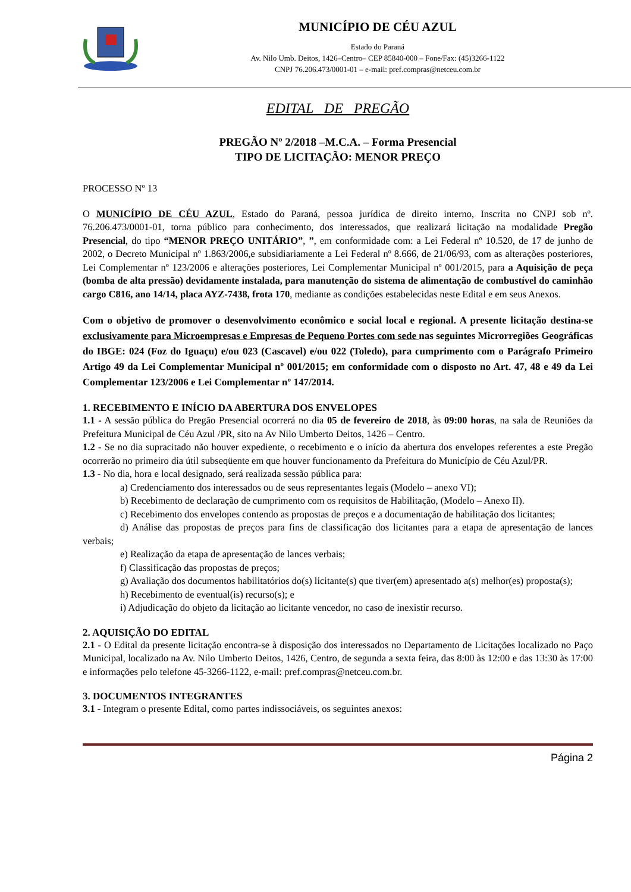MUNICÍPIO DE CÉU AZUL
Estado do Paraná
Av. Nilo Umb. Deitos, 1426–Centro– CEP 85840-000 – Fone/Fax: (45)3266-1122
CNPJ 76.206.473/0001-01 – e-mail: pref.compras@netceu.com.br
EDITAL DE PREGÃO
PREGÃO Nº 2/2018 –M.C.A. – Forma Presencial
TIPO DE LICITAÇÃO: MENOR PREÇO
PROCESSO Nº 13
O MUNICÍPIO DE CÉU AZUL, Estado do Paraná, pessoa jurídica de direito interno, Inscrita no CNPJ sob nº. 76.206.473/0001-01, torna público para conhecimento, dos interessados, que realizará licitação na modalidade Pregão Presencial, do tipo “MENOR PREÇO UNITÁRIO”, ”, em conformidade com: a Lei Federal nº 10.520, de 17 de junho de 2002, o Decreto Municipal nº 1.863/2006,e subsidiariamente a Lei Federal nº 8.666, de 21/06/93, com as alterações posteriores, Lei Complementar nº 123/2006 e alterações posteriores, Lei Complementar Municipal nº 001/2015, para a Aquisição de peça (bomba de alta pressão) devidamente instalada, para manutenção do sistema de alimentação de combustível do caminhão cargo C816, ano 14/14, placa AYZ-7438, frota 170, mediante as condições estabelecidas neste Edital e em seus Anexos.
Com o objetivo de promover o desenvolvimento econômico e social local e regional. A presente licitação destina-se exclusivamente para Microempresas e Empresas de Pequeno Portes com sede nas seguintes Microrregiões Geográficas do IBGE: 024 (Foz do Iguaçu) e/ou 023 (Cascavel) e/ou 022 (Toledo), para cumprimento com o Parágrafo Primeiro Artigo 49 da Lei Complementar Municipal nº 001/2015; em conformidade com o disposto no Art. 47, 48 e 49 da Lei Complementar 123/2006 e Lei Complementar nº 147/2014.
1. RECEBIMENTO E INÍCIO DA ABERTURA DOS ENVELOPES
1.1 - A sessão pública do Pregão Presencial ocorrerá no dia 05 de fevereiro de 2018, às 09:00 horas, na sala de Reuniões da Prefeitura Municipal de Céu Azul /PR, sito na Av Nilo Umberto Deitos, 1426 – Centro.
1.2 - Se no dia supracitado não houver expediente, o recebimento e o início da abertura dos envelopes referentes a este Pregão ocorrerão no primeiro dia útil subseqüente em que houver funcionamento da Prefeitura do Município de Céu Azul/PR.
1.3 - No dia, hora e local designado, será realizada sessão pública para:
a) Credenciamento dos interessados ou de seus representantes legais (Modelo – anexo VI);
b) Recebimento de declaração de cumprimento com os requisitos de Habilitação, (Modelo – Anexo II).
c) Recebimento dos envelopes contendo as propostas de preços e a documentação de habilitação dos licitantes;
d) Análise das propostas de preços para fins de classificação dos licitantes para a etapa de apresentação de lances verbais;
e) Realização da etapa de apresentação de lances verbais;
f) Classificação das propostas de preços;
g) Avaliação dos documentos habilitatórios do(s) licitante(s) que tiver(em) apresentado a(s) melhor(es) proposta(s);
h) Recebimento de eventual(is) recurso(s); e
i) Adjudicação do objeto da licitação ao licitante vencedor, no caso de inexistir recurso.
2. AQUISIÇÃO DO EDITAL
2.1 - O Edital da presente licitação encontra-se à disposição dos interessados no Departamento de Licitações localizado no Paço Municipal, localizado na Av. Nilo Umberto Deitos, 1426, Centro, de segunda a sexta feira, das 8:00 às 12:00 e das 13:30 às 17:00 e informações pelo telefone 45-3266-1122, e-mail: pref.compras@netceu.com.br.
3. DOCUMENTOS INTEGRANTES
3.1 - Integram o presente Edital, como partes indissociáveis, os seguintes anexos:
Página 2